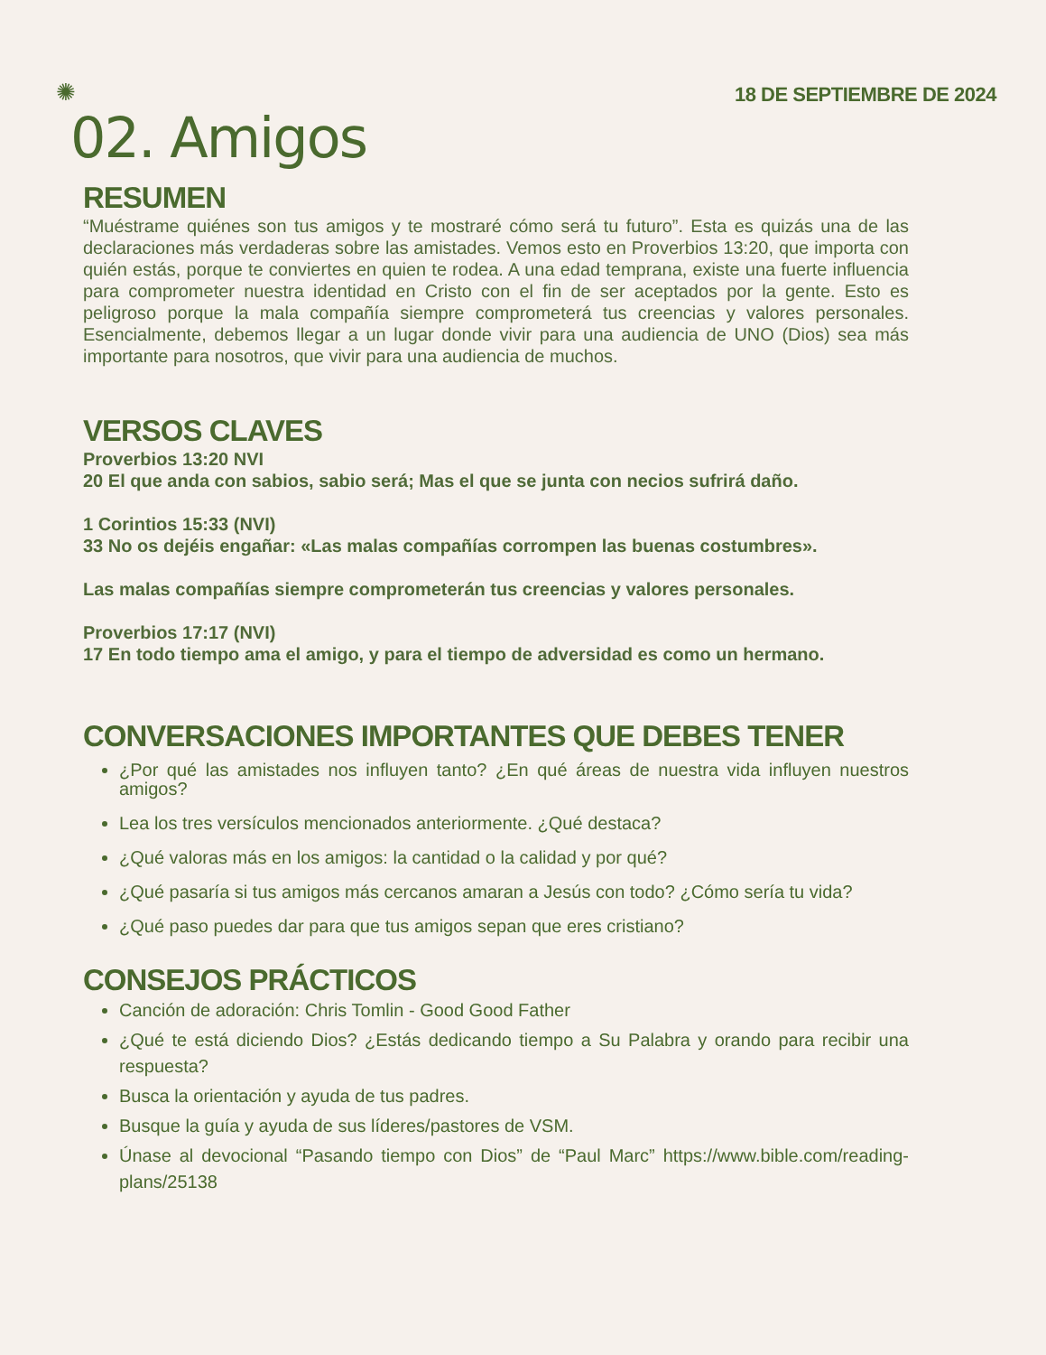✺ 18 DE SEPTIEMBRE DE 2024
02. Amigos
RESUMEN
“Muéstrame quiénes son tus amigos y te mostraré cómo será tu futuro”. Esta es quizás una de las declaraciones más verdaderas sobre las amistades. Vemos esto en Proverbios 13:20, que importa con quién estás, porque te conviertes en quien te rodea. A una edad temprana, existe una fuerte influencia para comprometer nuestra identidad en Cristo con el fin de ser aceptados por la gente. Esto es peligroso porque la mala compañía siempre comprometerá tus creencias y valores personales. Esencialmente, debemos llegar a un lugar donde vivir para una audiencia de UNO (Dios) sea más importante para nosotros, que vivir para una audiencia de muchos.
VERSOS CLAVES
Proverbios 13:20 NVI
20 El que anda con sabios, sabio será; Mas el que se junta con necios sufrirá daño.
1 Corintios 15:33 (NVI)
33 No os dejéis engañar: «Las malas compañías corrompen las buenas costumbres».
Las malas compañías siempre comprometerán tus creencias y valores personales.
Proverbios 17:17 (NVI)
17 En todo tiempo ama el amigo, y para el tiempo de adversidad es como un hermano.
CONVERSACIONES IMPORTANTES QUE DEBES TENER
¿Por qué las amistades nos influyen tanto? ¿En qué áreas de nuestra vida influyen nuestros amigos?
Lea los tres versículos mencionados anteriormente. ¿Qué destaca?
¿Qué valoras más en los amigos: la cantidad o la calidad y por qué?
¿Qué pasaría si tus amigos más cercanos amaran a Jesús con todo? ¿Cómo sería tu vida?
¿Qué paso puedes dar para que tus amigos sepan que eres cristiano?
CONSEJOS PRÁCTICOS
Canción de adoración: Chris Tomlin - Good Good Father
¿Qué te está diciendo Dios? ¿Estás dedicando tiempo a Su Palabra y orando para recibir una respuesta?
Busca la orientación y ayuda de tus padres.
Busque la guía y ayuda de sus líderes/pastores de VSM.
Únase al devocional “Pasando tiempo con Dios” de “Paul Marc” https://www.bible.com/reading-plans/25138